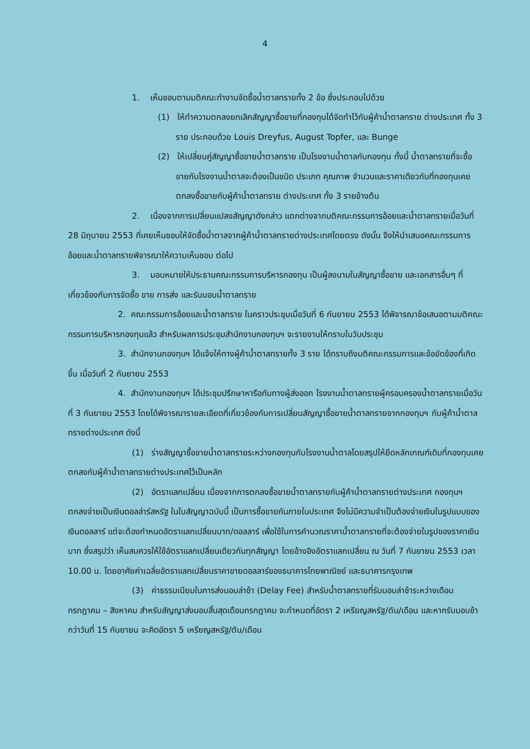4
1. เห็นชอบตามมติคณะทำงานจัดซื้อน้ำตาลทรายทั้ง 2 ข้อ ซึ่งประกอบไปด้วย
(1) ให้ทำความตกลงยกเลิกสัญญาซื้อขายที่กองทุนได้จัดทำไว้กับผู้ค้าน้ำตาลทราย ต่างประเทศ ทั้ง 3 ราย ประกอบด้วย Louis Dreyfus, August Topfer, และ Bunge
(2) ให้เปลี่ยนคู่สัญญาซื้อขายน้ำตาลทราย เป็นโรงงานน้ำตาลกับกองทุน ทั้งนี้ น้ำตาลทรายที่จะซื้อขายกับโรงงานน้ำตาลจะต้องเป็นชนิด ประเภท คุณภาพ จำนวนและราคาเดียวกับที่กองทุนเคยตกลงซื้อขายกับผู้ค้าน้ำตาลทราย ต่างประเทศ ทั้ง 3 รายข้างต้น
2. เนื่องจากการเปลี่ยนแปลงสัญญาดังกล่าว แตกต่างจากมติคณะกรรมการอ้อยและน้ำตาลทรายเมื่อวันที่ 28 มิถุนายน 2553 ที่เคยเห็นชอบให้จัดซื้อน้ำตาลจากผู้ค้าน้ำตาลทรายต่างประเทศโดยตรง ดังนั้น จึงให้นำเสนอคณะกรรมการอ้อยและน้ำตาลทรายพิจารณาให้ความเห็นชอบ ต่อไป
3. มอบหมายให้ประธานคณะกรรมการบริหารกองทุน เป็นผู้ลงนามในสัญญาซื้อขาย และเอกสารอื่นๆ ที่เกี่ยวข้องกับการจัดซื้อ ขาย การส่ง และรับมอบน้ำตาลทราย
2. คณะกรรมการอ้อยและน้ำตาลทราย ในคราวประชุมเมื่อวันที่ 6 กันยายน 2553 ได้พิจารณาข้อเสนอตามมติคณะกรรมการบริหารกองทุนแล้ว สำหรับผลการประชุมสำนักงานกองทุนฯ จะรายงานให้ทราบในวันประชุม
3. สำนักงานกองทุนฯ ได้แจ้งให้ทางผู้ค้าน้ำตาลทรายทั้ง 3 ราย ได้ทราบถึงมติคณะกรรมการและข้อขัดข้องที่เกิดขึ้น เมื่อวันที่ 2 กันยายน 2553
4. สำนักงานกองทุนฯ ได้ประชุมปรึกษาหารือกับทางผู้ส่งออก โรงงานน้ำตาลทรายผู้ครอบครองน้ำตาลทรายเมื่อวันที่ 3 กันยายน 2553 โดยได้พิจารณารายละเอียดที่เกี่ยวข้องกับการเปลี่ยนสัญญาซื้อขายน้ำตาลทรายจากกองทุนฯ กับผู้ค้าน้ำตาลทรายต่างประเทศ ดังนี้
(1) ร่างสัญญาซื้อขายน้ำตาลทรายระหว่างกองทุนกับโรงงานน้ำตาลโดยสรุปให้ยึดหลักเกณฑ์เดิมที่กองทุนเคยตกลงกับผู้ค้าน้ำตาลทรายต่างประเทศไว้เป็นหลัก
(2) อัตราแลกเปลี่ยน เนื่องจากการตกลงซื้อขายน้ำตาลทรายกับผู้ค้าน้ำตาลทรายต่างประเทศ กองทุนฯ ตกลงจ่ายเป็นเงินดอลล่าร์สหรัฐ ในใบสัญญาฉบับนี้ เป็นการซื้อขายกันภายในประเทศ จึงไม่มีความจำเป็นต้องจ่ายเงินในรูปแบบของเงินดอลลาร์ แต่จะต้องกำหนดอัตราแลกเปลี่ยนบาท/ดอลลาร์ เพื่อใช้ในการคำนวณราคาน้ำตาลทรายที่จะต้องจ่ายในรูปของราคาเงินบาท ซึ่งสรุปว่า เห็นสมควรให้ใช้อัตราแลกเปลี่ยนเดียวกันทุกสัญญา โดยอ้างอิงอัตราแลกเปลี่ยน ณ วันที่ 7 กันยายน 2553 เวลา 10.00 น. โดยอาศัยค่าเฉลี่ยอัตราแลกเปลี่ยนราคาขายดอลลาร์ของธนาคารไทยพาณิชย์ และธนาคารกรุงเทพ
(3) ค่าธรรมเนียมในการส่งมอบล่าช้า (Delay Fee) สำหรับน้ำตาลทรายที่รับมอบล่าช้าระหว่างเดือนกรกฎาคม – สิงหาคม สำหรับสัญญาส่งมอบสิ้นสุดเดือนกรกฎาคม จะกำหนดที่อัตรา 2 เหรียญสหรัฐ/ตัน/เดือน และหากรับมอบช้ากว่าวันที่ 15 กันยายน จะคิดอัตรา 5 เหรียญสหรัฐ/ตัน/เดือน